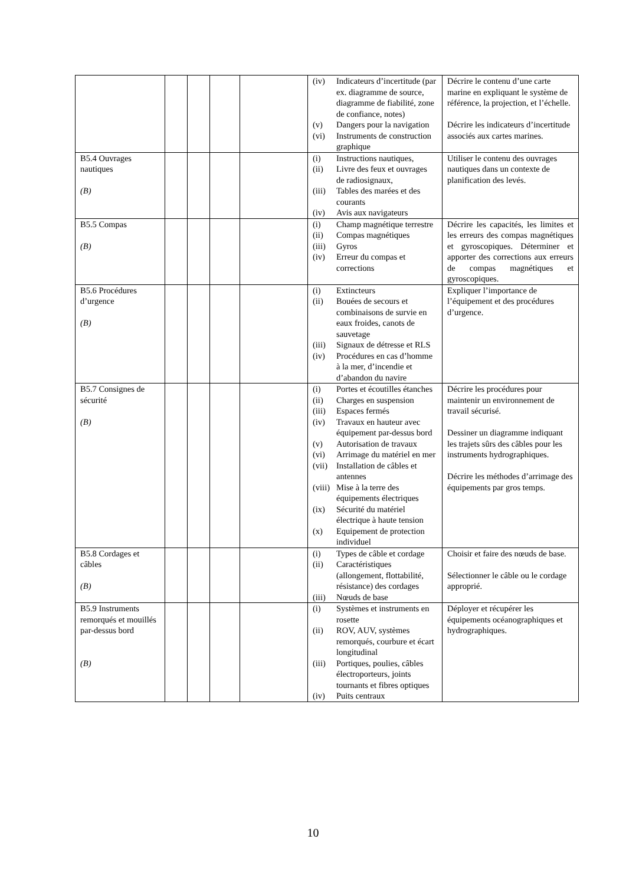| | | | | | (iv) Indicateurs d’incertitude (par ex. diagramme de source, diagramme de fiabilité, zone de confiance, notes) (v) Dangers pour la navigation (vi) Instruments de construction graphique | Décrire le contenu d’une carte marine en expliquant le système de référence, la projection, et l’échelle. Décrire les indicateurs d’incertitude associés aux cartes marines. |
| B5.4 Ouvrages nautiques (B) | | | | | (i) Instructions nautiques, (ii) Livre des feux et ouvrages de radiosignaux, (iii) Tables des marées et des courants (iv) Avis aux navigateurs | Utiliser le contenu des ouvrages nautiques dans un contexte de planification des levés. |
| B5.5 Compas (B) | | | | | (i) Champ magnétique terrestre (ii) Compas magnétiques (iii) Gyros (iv) Erreur du compas et corrections | Décrire les capacités, les limites et les erreurs des compas magnétiques et gyroscopiques. Déterminer et apporter des corrections aux erreurs de compas magnétiques et gyroscopiques. |
| B5.6 Procédures d’urgence (B) | | | | | (i) Extincteurs (ii) Bouées de secours et combinaisons de survie en eaux froides, canots de sauvetage (iii) Signaux de détresse et RLS (iv) Procédures en cas d’homme à la mer, d’incendie et d’abandon du navire | Expliquer l’importance de l’équipement et des procédures d’urgence. |
| B5.7 Consignes de sécurité (B) | | | | | (i) Portes et écoutilles étanches (ii) Charges en suspension (iii) Espaces fermés (iv) Travaux en hauteur avec équipement par-dessus bord (v) Autorisation de travaux (vi) Arrimage du matériel en mer (vii) Installation de câbles et antennes (viii) Mise à la terre des équipements électriques (ix) Sécurité du matériel électrique à haute tension (x) Equipement de protection individuel | Décrire les procédures pour maintenir un environnement de travail sécurisé. Dessiner un diagramme indiquant les trajets sûrs des câbles pour les instruments hydrographiques. Décrire les méthodes d’arrimage des équipements par gros temps. |
| B5.8 Cordages et câbles (B) | | | | | (i) Types de câble et cordage (ii) Caractéristiques (allongement, flottabilité, résistance) des cordages (iii) Nœuds de base | Choisir et faire des nœuds de base. Sélectionner le câble ou le cordage approprié. |
| B5.9 Instruments remorqués et mouillés par-dessus bord (B) | | | | | (i) Systèmes et instruments en rosette (ii) ROV, AUV, systèmes remorqués, courbure et écart longitudinal (iii) Portiques, poulies, câbles électroporteurs, joints tournants et fibres optiques (iv) Puits centraux | Déployer et récupérer les équipements océanographiques et hydrographiques. |
10